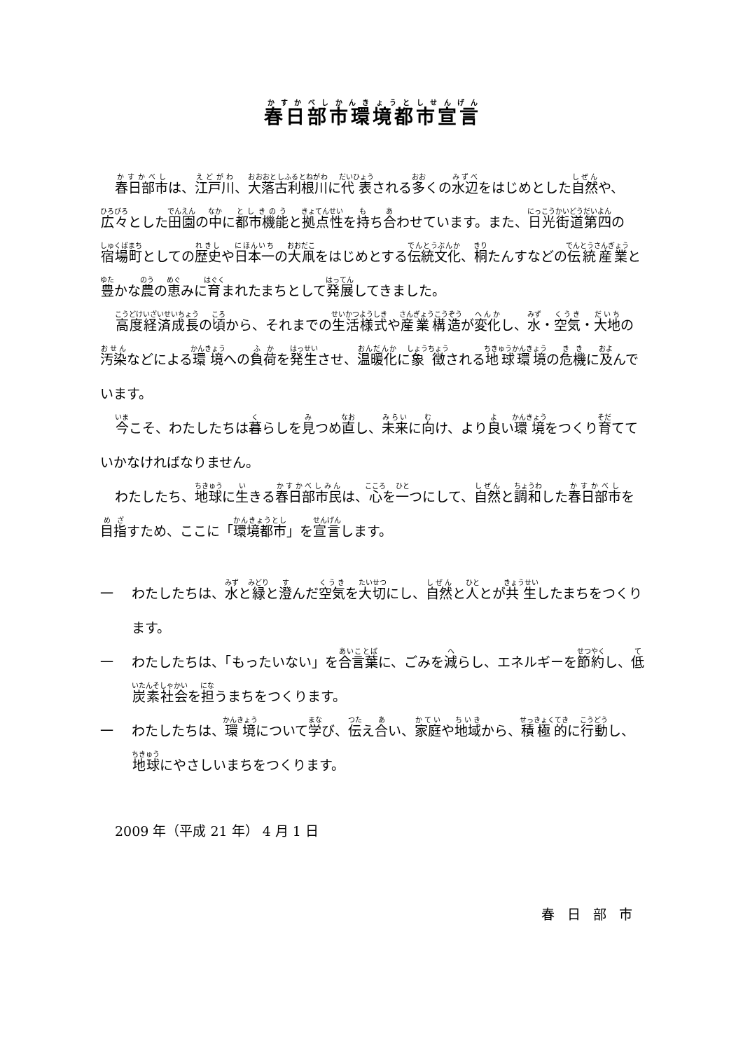春日部市環境都市宣言
春日部市は、江戸川、大落古利根川に代表される多くの水辺をはじめとした自然や、広々とした田園の中に都市機能と拠点性を持ち合わせています。また、日光街道第四の宿場町としての歴史や日本一の大凧をはじめとする伝統文化、桐たんすなどの伝統産業と豊かな農の恵みに育まれたまちとして発展してきました。
高度経済成長の頃から、それまでの生活様式や産業構造が変化し、水・空気・大地の汚染などによる環境への負荷を発生させ、温暖化に象徴される地球環境の危機に及んでいます。
今こそ、わたしたちは暮らしを見つめ直し、未来に向け、より良い環境をつくり育てていかなければなりません。
わたしたち、地球に生きる春日部市民は、心を一つにして、自然と調和した春日部市を目指すため、ここに「環境都市」を宣言します。
一 わたしたちは、水と緑と澄んだ空気を大切にし、自然と人とが共生したまちをつくります。
一 わたしたちは、「もったいない」を合言葉に、ごみを減らし、エネルギーを節約し、低炭素社会を担うまちをつくります。
一 わたしたちは、環境について学び、伝え合い、家庭や地域から、積極的に行動し、地球にやさしいまちをつくります。
2009 年（平成 21 年） 4 月 1 日
春日部市